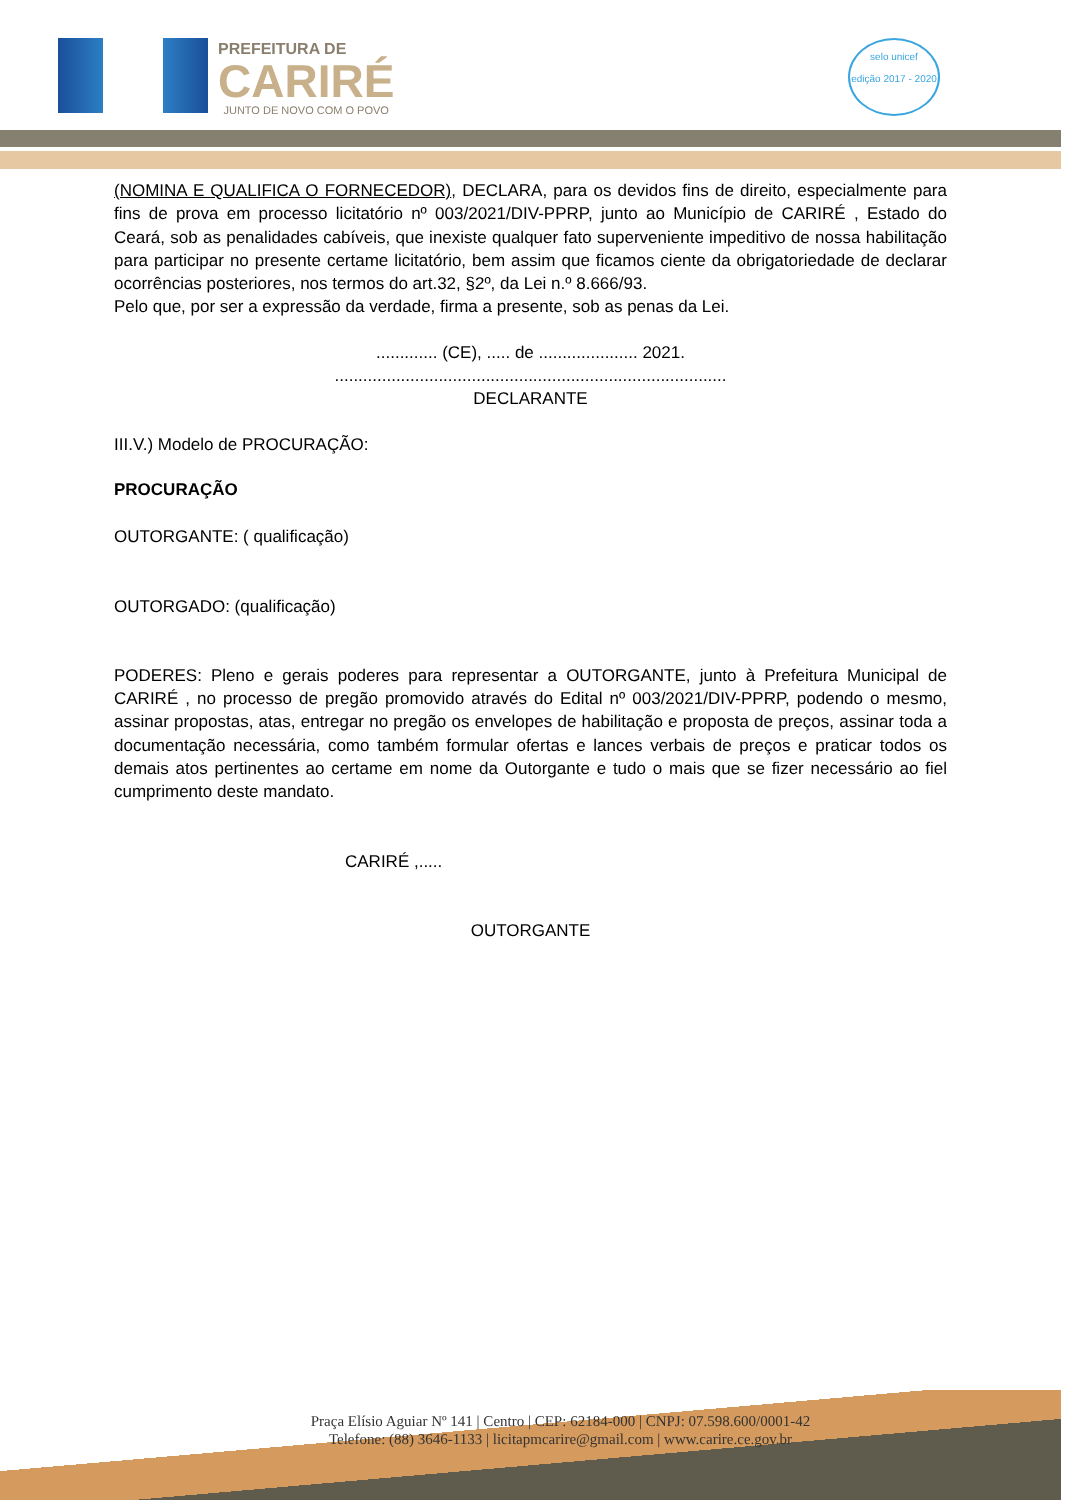PREFEITURA DE
CARIRÉ
JUNTO DE NOVO COM O POVO
selo unicef
edição 2017 - 2020
(NOMINA E QUALIFICA O FORNECEDOR), DECLARA, para os devidos fins de direito, especialmente para fins de prova em processo licitatório nº 003/2021/DIV-PPRP, junto ao Município de CARIRÉ , Estado do Ceará, sob as penalidades cabíveis, que inexiste qualquer fato superveniente impeditivo de nossa habilitação para participar no presente certame licitatório, bem assim que ficamos ciente da obrigatoriedade de declarar ocorrências posteriores, nos termos do art.32, §2º, da Lei n.º 8.666/93.
Pelo que, por ser a expressão da verdade, firma a presente, sob as penas da Lei.
............. (CE), ..... de ..................... 2021.
...................................................................................
DECLARANTE
III.V.) Modelo de PROCURAÇÃO:
PROCURAÇÃO
OUTORGANTE: ( qualificação)
OUTORGADO: (qualificação)
PODERES: Pleno e gerais poderes para representar a OUTORGANTE, junto à Prefeitura Municipal de CARIRÉ , no processo de pregão promovido através do Edital nº 003/2021/DIV-PPRP, podendo o mesmo, assinar propostas, atas, entregar no pregão os envelopes de habilitação e proposta de preços, assinar toda a documentação necessária, como também formular ofertas e lances verbais de preços e praticar todos os demais atos pertinentes ao certame em nome da Outorgante e tudo o mais que se fizer necessário ao fiel cumprimento deste mandato.
CARIRÉ ,.....
OUTORGANTE
Praça Elísio Aguiar Nº 141 | Centro | CEP: 62184-000 | CNPJ: 07.598.600/0001-42
Telefone: (88) 3646-1133 | licitapmcarire@gmail.com | www.carire.ce.gov.br